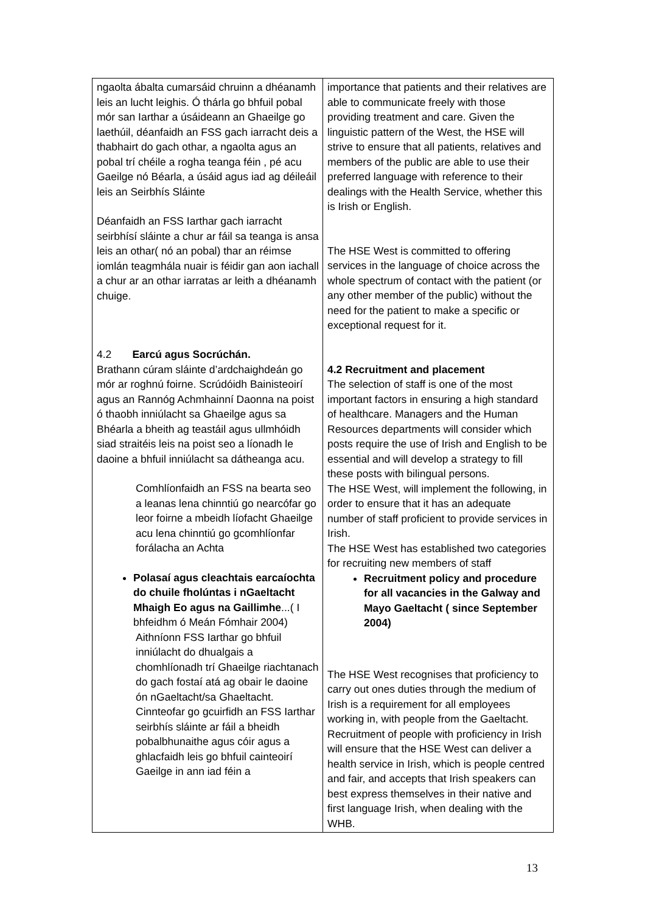| ngaolta ábalta cumarsáid chruinn a dhéanamh leis an lucht leighis. Ó thárla go bhfuil pobal mór san Iarthar a úsáideann an Ghaeilge go laethúil, déanfaidh an FSS gach iarracht deis a thabhairt do gach othar, a ngaolta agus an pobal trí chéile a rogha teanga féin , pé acu Gaeilge nó Béarla, a úsáid agus iad ag déileáil leis an Seirbhís Sláinte Déanfaidh an FSS Iarthar gach iarracht seirbhísí sláinte a chur ar fáil sa teanga is ansa leis an othar( nó an pobal) thar an réimse iomlán teagmhála nuair is féidir gan aon iachall a chur ar an othar iarratas ar leith a dhéanamh chuige. 4.2 Earcú agus Socrúchán. Brathann cúram sláinte d’ardchaighdeán go mór ar roghnú foirne. Scrúdóidh Bainisteoirí agus an Rannóg Achmhainní Daonna na poist ó thaobh inniúlacht sa Ghaeilge agus sa Bhéarla a bheith ag teastáil agus ullmhóidh siad straitéis leis na poist seo a líonadh le daoine a bhfuil inniúlacht sa dátheanga acu. Comhlíonfaidh an FSS na bearta seo a leanas lena chinntiú go nearcófar go leor foirne a mbeidh líofacht Ghaeilge acu lena chinntiú go gcomhlíonfar forálacha an Achta Polasaí agus cleachtais earcaíochta do chuile fholúntas i nGaeltacht Mhaigh Eo agus na Gaillimhe ...( I bhfeidhm ó Meán Fómhair 2004) Aithníonn FSS Iarthar go bhfuil inniúlacht do dhualgais a chomhlíonadh trí Ghaeilge riachtanach do gach fostaí atá ag obair le daoine ón nGaeltacht/sa Ghaeltacht. Cinnteofar go gcuirfidh an FSS Iarthar seirbhís sláinte ar fáil a bheidh pobalbhunaithe agus cóir agus a ghlacfaidh leis go bhfuil cainteoirí Gaeilge in ann iad féin a | importance that patients and their relatives are able to communicate freely with those providing treatment and care. Given the linguistic pattern of the West, the HSE will strive to ensure that all patients, relatives and members of the public are able to use their preferred language with reference to their dealings with the Health Service, whether this is Irish or English. The HSE West is committed to offering services in the language of choice across the whole spectrum of contact with the patient (or any other member of the public) without the need for the patient to make a specific or exceptional request for it. 4.2 Recruitment and placement The selection of staff is one of the most important factors in ensuring a high standard of healthcare. Managers and the Human Resources departments will consider which posts require the use of Irish and English to be essential and will develop a strategy to fill these posts with bilingual persons. The HSE West, will implement the following, in order to ensure that it has an adequate number of staff proficient to provide services in Irish. The HSE West has established two categories for recruiting new members of staff Recruitment policy and procedure for all vacancies in the Galway and Mayo Gaeltacht ( since September 2004) The HSE West recognises that proficiency to carry out ones duties through the medium of Irish is a requirement for all employees working in, with people from the Gaeltacht. Recruitment of people with proficiency in Irish will ensure that the HSE West can deliver a health service in Irish, which is people centred and fair, and accepts that Irish speakers can best express themselves in their native and first language Irish, when dealing with the WHB. |
13